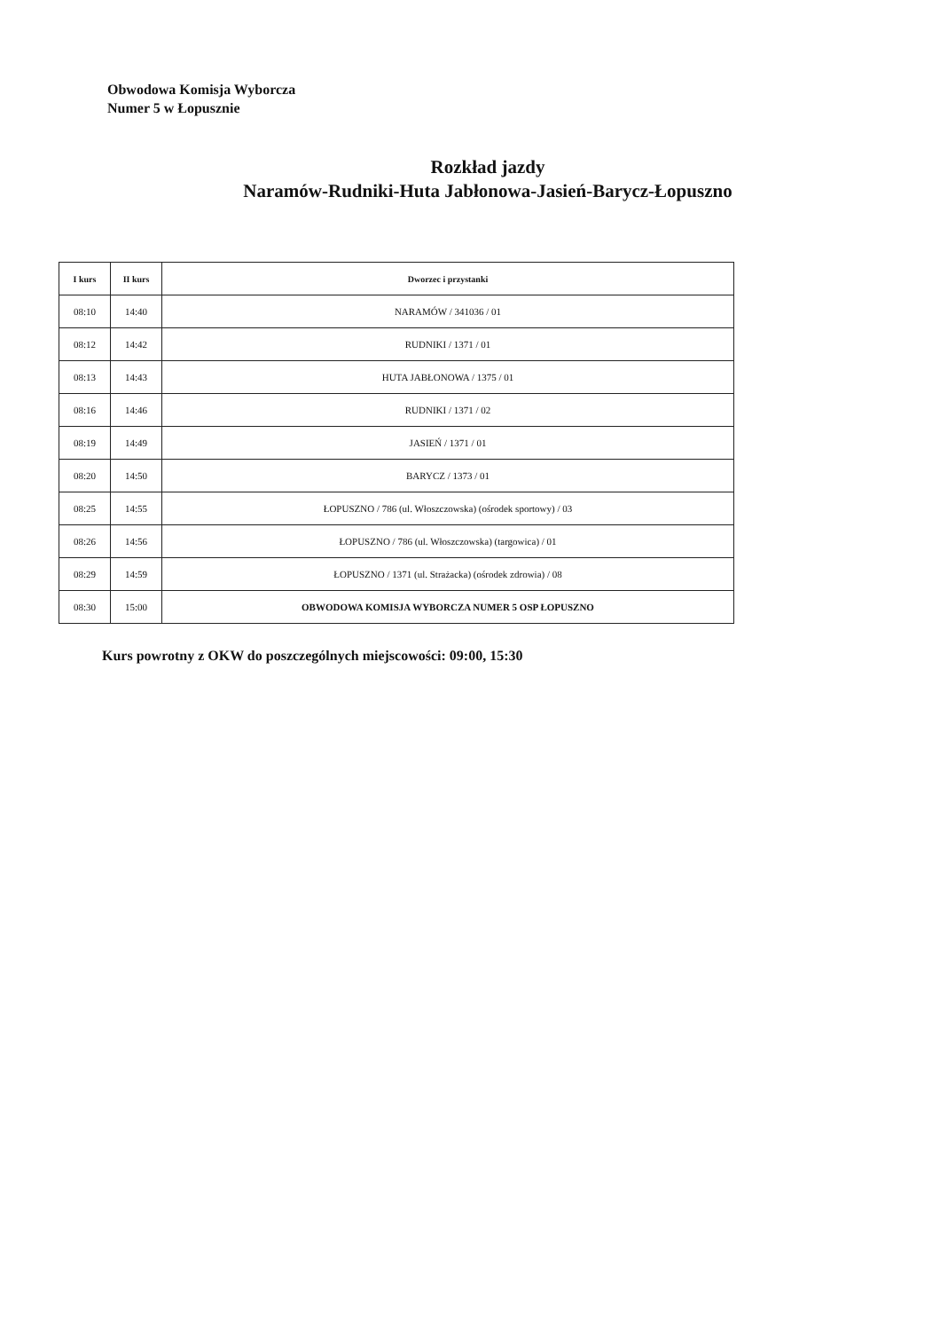Obwodowa Komisja Wyborcza
Numer 5 w Łopusznie
Rozkład jazdy
Naramów-Rudniki-Huta Jabłonowa-Jasień-Barycz-Łopuszno
| I kurs | II kurs | Dworzec i przystanki |
| --- | --- | --- |
| 08:10 | 14:40 | NARAMÓW / 341036 / 01 |
| 08:12 | 14:42 | RUDNIKI / 1371 / 01 |
| 08:13 | 14:43 | HUTA JABŁONOWA / 1375 / 01 |
| 08:16 | 14:46 | RUDNIKI / 1371 / 02 |
| 08:19 | 14:49 | JASIEŃ / 1371 / 01 |
| 08:20 | 14:50 | BARYCZ / 1373 / 01 |
| 08:25 | 14:55 | ŁOPUSZNO / 786 (ul. Włoszczowska) (ośrodek sportowy) / 03 |
| 08:26 | 14:56 | ŁOPUSZNO / 786 (ul. Włoszczowska) (targowica) / 01 |
| 08:29 | 14:59 | ŁOPUSZNO / 1371 (ul. Strażacka) (ośrodek zdrowia) / 08 |
| 08:30 | 15:00 | OBWODOWA KOMISJA WYBORCZA NUMER 5 OSP ŁOPUSZNO |
Kurs powrotny z OKW do poszczególnych miejscowości: 09:00, 15:30